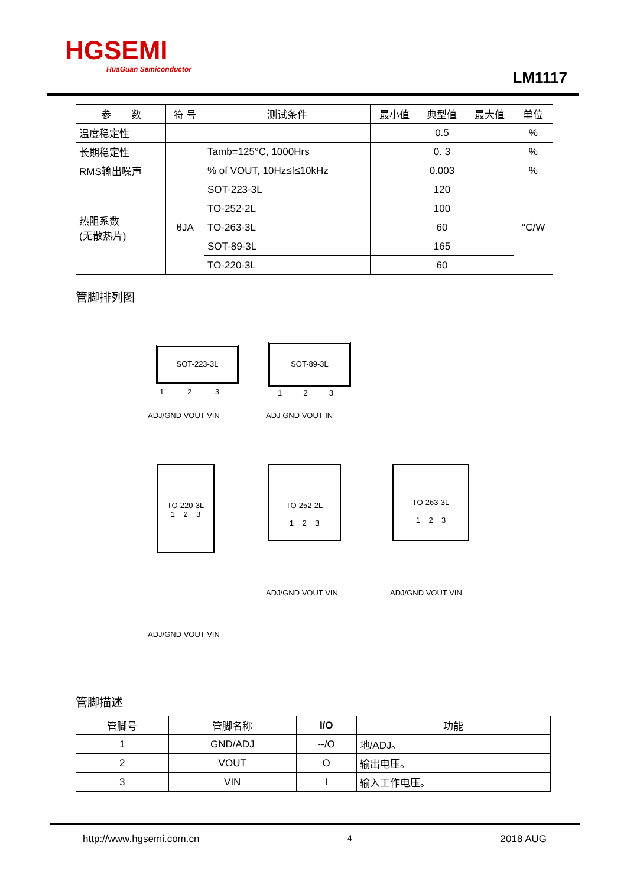HGSEMI
HuaGuan Semiconductor
LM1117
| 参 数 | 符 号 | 测试条件 | 最小值 | 典型值 | 最大值 | 单位 |
| --- | --- | --- | --- | --- | --- | --- |
| 温度稳定性 | | | | 0.5 | | % |
| 长期稳定性 | | Tamb=125°C, 1000Hrs | | 0. 3 | | % |
| RMS输出噪声 | | % of VOUT, 10Hz≤f≤10kHz | | 0.003 | | % |
| 热阻系数 (无散热片) | θJA | SOT-223-3L | | 120 | | °C/W |
| | | TO-252-2L | | 100 | | |
| | | TO-263-3L | | 60 | | |
| | | SOT-89-3L | | 165 | | |
| | | TO-220-3L | | 60 | | |
管脚排列图
SOT-223-3L
1 2 3
ADJ/GND VOUT VIN
SOT-89-3L
1 2 3
ADJ GND VOUT IN
TO-220-3L
1 2 3
ADJ/GND VOUT VIN
TO-252-2L
1 2 3
ADJ/GND VOUT VIN
TO-263-3L
1 2 3
ADJ/GND VOUT VIN
管脚描述
| 管脚号 | 管脚名称 | I/O | 功能 |
| --- | --- | --- | --- |
| 1 | GND/ADJ | --/O | 地/ADJ。 |
| 2 | VOUT | O | 输出电压。 |
| 3 | VIN | I | 输入工作电压。 |
http://www.hgsemi.com.cn 4 2018 AUG